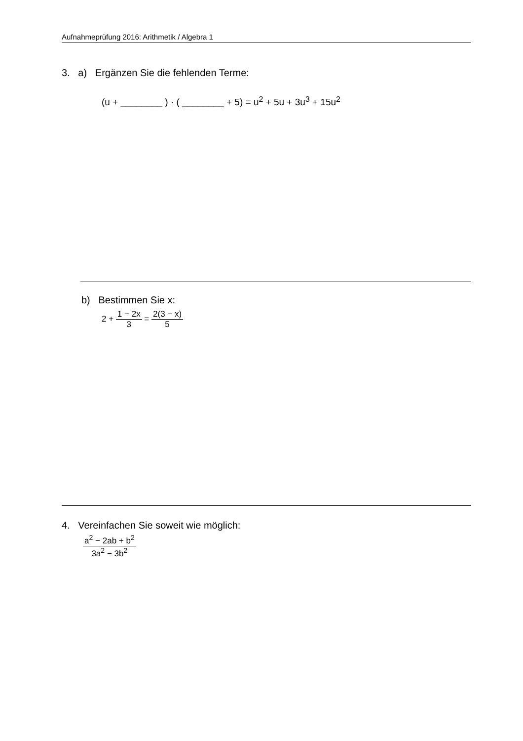Aufnahmeprüfung 2016: Arithmetik / Algebra 1
3. a) Ergänzen Sie die fehlenden Terme:
(u + ________ ) · ( ________ + 5) = u<sup>2</sup> + 5u + 3u<sup>3</sup> + 15u<sup>2</sup>
b) Bestimmen Sie x:
2 + 1 − 2x 3 = 2(3 − x) 5
4. Vereinfachen Sie soweit wie möglich:
a<sup>2</sup> − 2ab + b<sup>2</sup> 3a<sup>2</sup> − 3b<sup>2</sup>